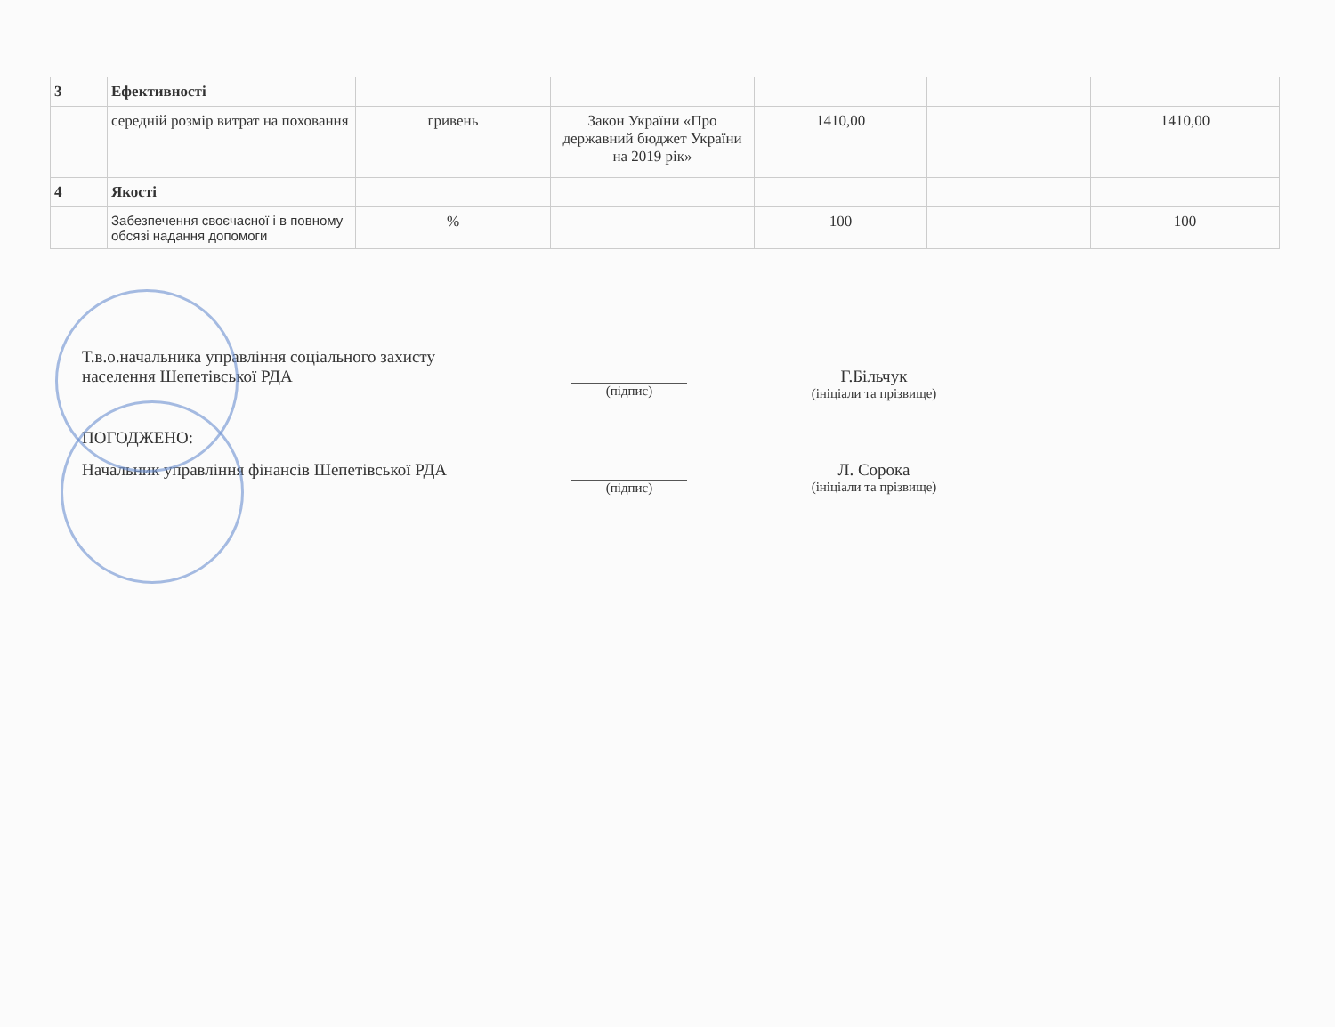| 3 | Ефективності | | | | | |
| | середній розмір витрат на поховання | гривень | Закон України «Про державний бюджет України на 2019 рік» | 1410,00 | | 1410,00 |
| 4 | Якості | | | | | |
| | Забезпечення своєчасної і в повному обсязі надання допомоги | % | | 100 | | 100 |
Т.в.о.начальника управління соціального захисту населення Шепетівської РДА
(підпис)
Г.Більчук
(ініціали та прізвище)
ПОГОДЖЕНО:
Начальник управління фінансів Шепетівської РДА
(підпис)
Л. Сорока
(ініціали та прізвище)